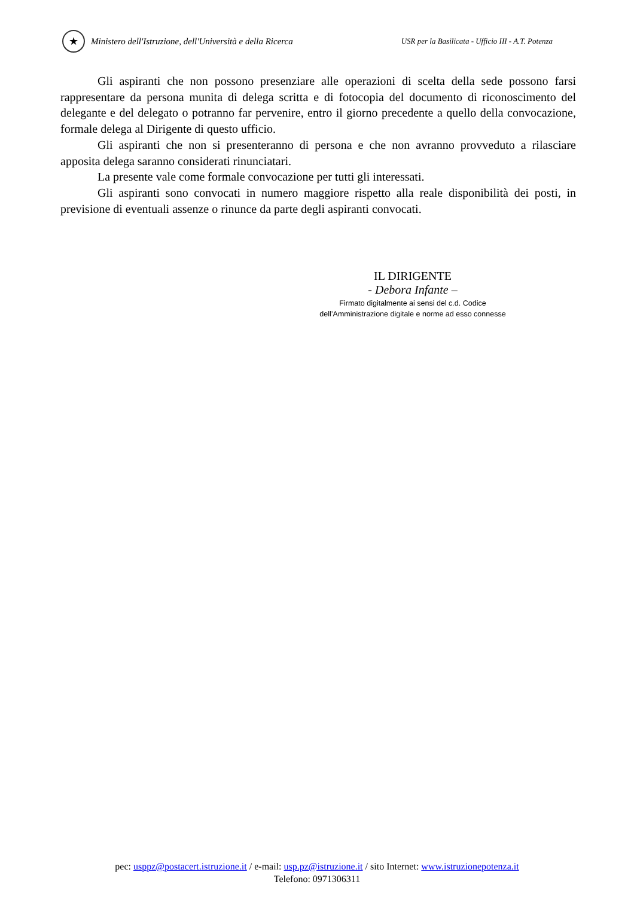★
Ministero dell'Istruzione, dell'Università e della Ricerca
USR per la Basilicata - Ufficio III - A.T. Potenza
Gli aspiranti che non possono presenziare alle operazioni di scelta della sede possono farsi rappresentare da persona munita di delega scritta e di fotocopia del documento di riconoscimento del delegante e del delegato o potranno far pervenire, entro il giorno precedente a quello della convocazione, formale delega al Dirigente di questo ufficio.
Gli aspiranti che non si presenteranno di persona e che non avranno provveduto a rilasciare apposita delega saranno considerati rinunciatari.
La presente vale come formale convocazione per tutti gli interessati.
Gli aspiranti sono convocati in numero maggiore rispetto alla reale disponibilità dei posti, in previsione di eventuali assenze o rinunce da parte degli aspiranti convocati.
IL DIRIGENTE
- Debora Infante –
Firmato digitalmente ai sensi del c.d. Codice
dell’Amministrazione digitale e norme ad esso connesse
pec: usppz@postacert.istruzione.it / e-mail: usp.pz@istruzione.it / sito Internet: www.istruzionepotenza.it
Telefono: 0971306311